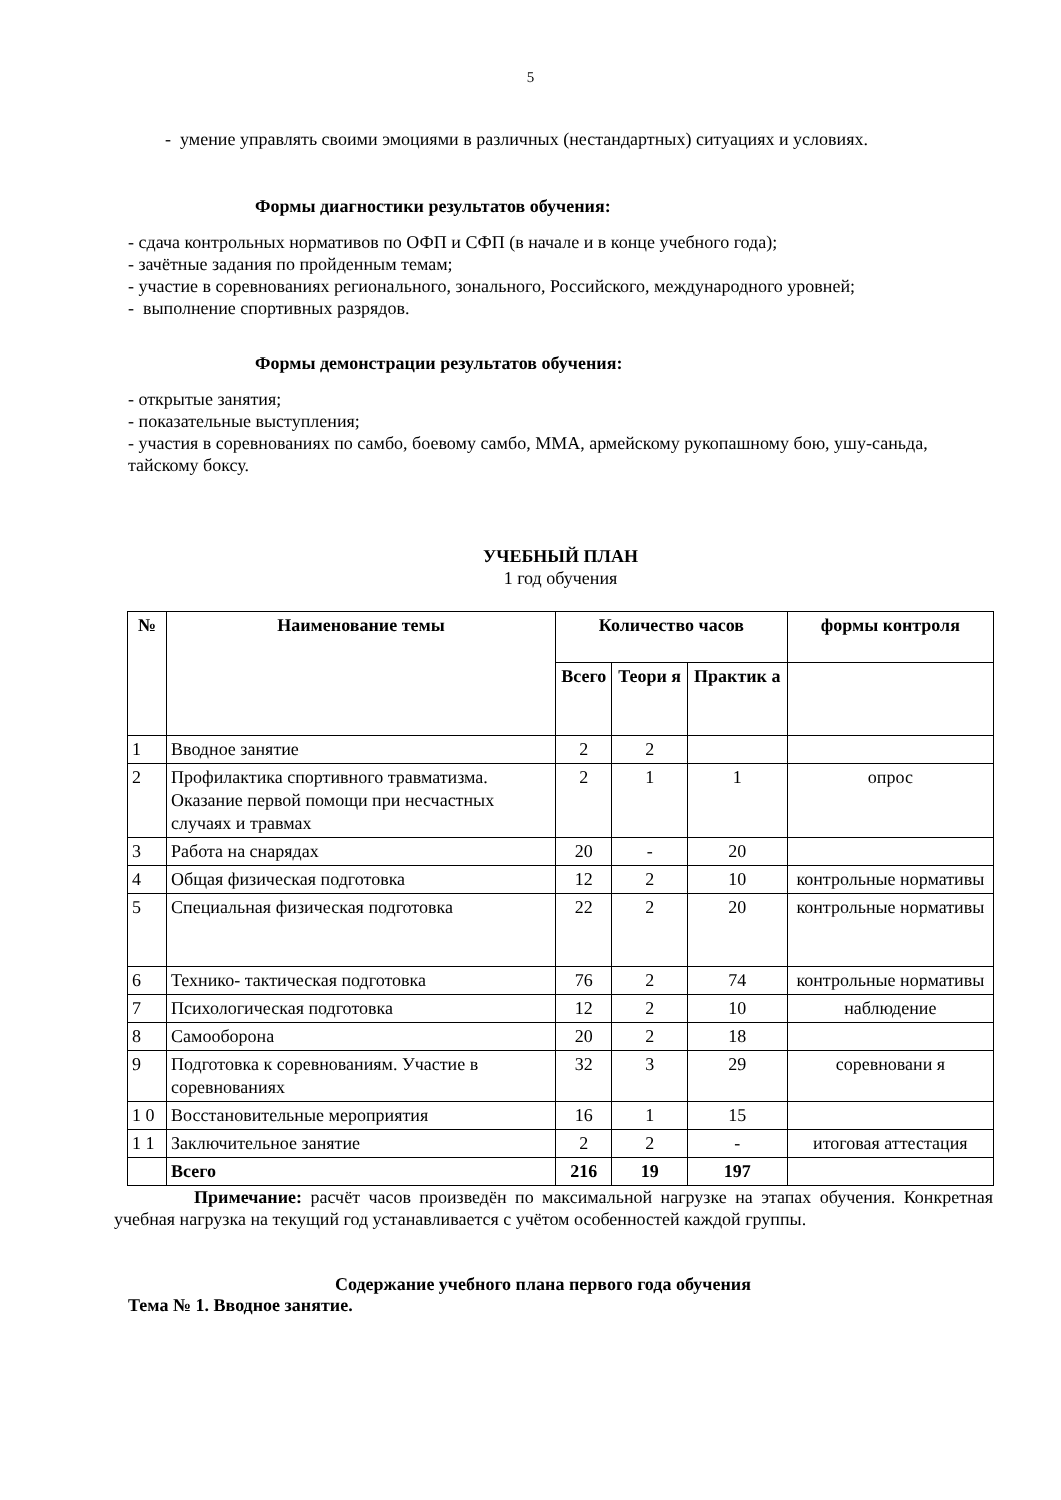5
- умение управлять своими эмоциями в различных (нестандартных) ситуациях и условиях.
Формы диагностики результатов обучения:
- сдача контрольных нормативов по ОФП и СФП (в начале и в конце учебного года);
- зачётные задания по пройденным темам;
- участие в соревнованиях регионального, зонального, Российского, международного уровней;
- выполнение спортивных разрядов.
Формы демонстрации результатов обучения:
- открытые занятия;
- показательные выступления;
- участия в соревнованиях по самбо, боевому самбо, ММА, армейскому рукопашному бою, ушу-саньда, тайскому боксу.
УЧЕБНЫЙ ПЛАН
1 год обучения
| № | Наименование темы | Количество часов | | | формы контроля |
| --- | --- | --- | --- | --- | --- |
| | | Всего | Теори я | Практик а | |
| 1 | Вводное занятие | 2 | 2 | | |
| 2 | Профилактика спортивного травматизма. Оказание первой помощи при несчастных случаях и травмах | 2 | 1 | 1 | опрос |
| 3 | Работа на снарядах | 20 | - | 20 | |
| 4 | Общая физическая подготовка | 12 | 2 | 10 | контрольные нормативы |
| 5 | Специальная физическая подготовка | 22 | 2 | 20 | контрольные нормативы |
| 6 | Технико- тактическая подготовка | 76 | 2 | 74 | контрольные нормативы |
| 7 | Психологическая подготовка | 12 | 2 | 10 | наблюдение |
| 8 | Самооборона | 20 | 2 | 18 | |
| 9 | Подготовка к соревнованиям. Участие в соревнованиях | 32 | 3 | 29 | соревновани я |
| 1 0 | Восстановительные мероприятия | 16 | 1 | 15 | |
| 1 1 | Заключительное занятие | 2 | 2 | - | итоговая аттестация |
| | Всего | 216 | 19 | 197 | |
Примечание: расчёт часов произведён по максимальной нагрузке на этапах обучения. Конкретная учебная нагрузка на текущий год устанавливается с учётом особенностей каждой группы.
Содержание учебного плана первого года обучения
Тема № 1. Вводное занятие.